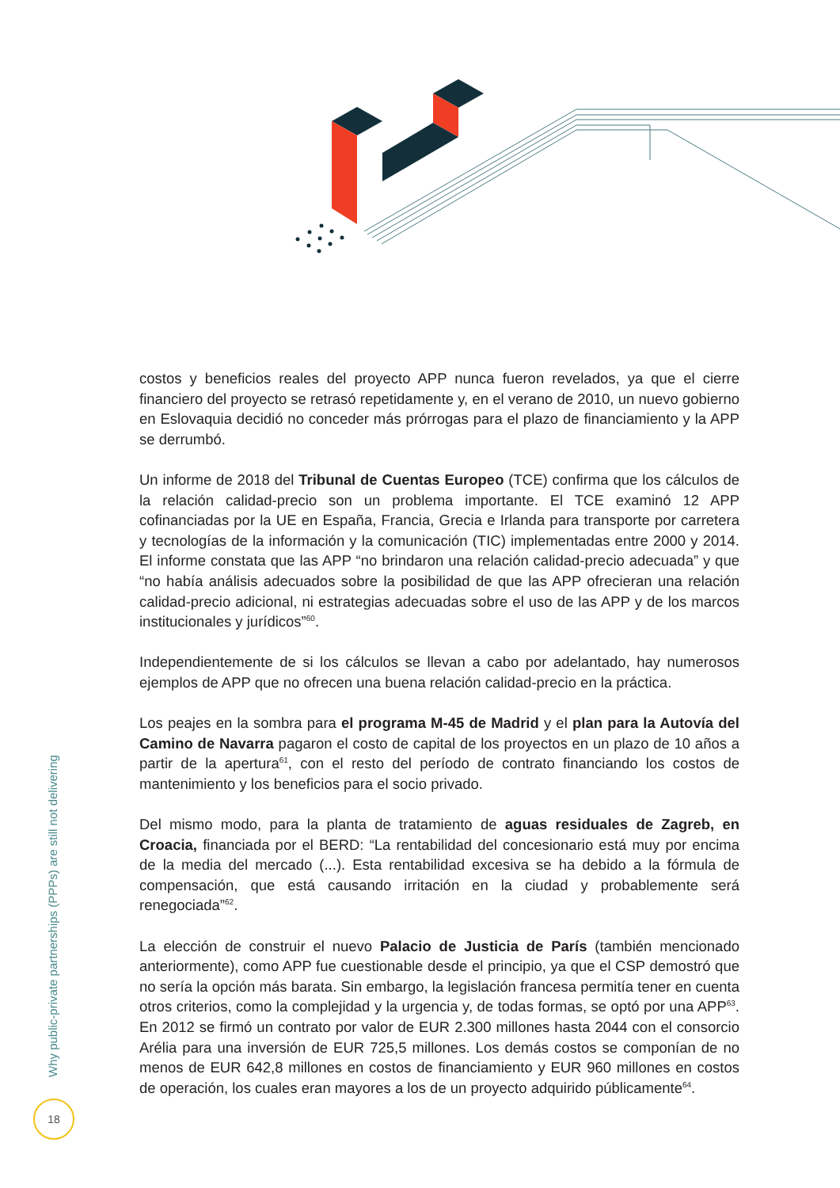costos y beneficios reales del proyecto APP nunca fueron revelados, ya que el cierre financiero del proyecto se retrasó repetidamente y, en el verano de 2010, un nuevo gobierno en Eslovaquia decidió no conceder más prórrogas para el plazo de financiamiento y la APP se derrumbó.
Un informe de 2018 del Tribunal de Cuentas Europeo (TCE) confirma que los cálculos de la relación calidad-precio son un problema importante. El TCE examinó 12 APP cofinanciadas por la UE en España, Francia, Grecia e Irlanda para transporte por carretera y tecnologías de la información y la comunicación (TIC) implementadas entre 2000 y 2014. El informe constata que las APP “no brindaron una relación calidad-precio adecuada” y que “no había análisis adecuados sobre la posibilidad de que las APP ofrecieran una relación calidad-precio adicional, ni estrategias adecuadas sobre el uso de las APP y de los marcos institucionales y jurídicos”<sup>60</sup>.
Independientemente de si los cálculos se llevan a cabo por adelantado, hay numerosos ejemplos de APP que no ofrecen una buena relación calidad-precio en la práctica.
Los peajes en la sombra para el programa M-45 de Madrid y el plan para la Autovía del Camino de Navarra pagaron el costo de capital de los proyectos en un plazo de 10 años a partir de la apertura<sup>61</sup>, con el resto del período de contrato financiando los costos de mantenimiento y los beneficios para el socio privado.
Del mismo modo, para la planta de tratamiento de aguas residuales de Zagreb, en Croacia, financiada por el BERD: “La rentabilidad del concesionario está muy por encima de la media del mercado (...). Esta rentabilidad excesiva se ha debido a la fórmula de compensación, que está causando irritación en la ciudad y probablemente será renegociada”<sup>62</sup>.
La elección de construir el nuevo Palacio de Justicia de París (también mencionado anteriormente), como APP fue cuestionable desde el principio, ya que el CSP demostró que no sería la opción más barata. Sin embargo, la legislación francesa permitía tener en cuenta otros criterios, como la complejidad y la urgencia y, de todas formas, se optó por una APP<sup>63</sup>. En 2012 se firmó un contrato por valor de EUR 2.300 millones hasta 2044 con el consorcio Arélia para una inversión de EUR 725,5 millones. Los demás costos se componían de no menos de EUR 642,8 millones en costos de financiamiento y EUR 960 millones en costos de operación, los cuales eran mayores a los de un proyecto adquirido públicamente<sup>64</sup>.
Why public-private partnerships (PPPs) are still not delivering
18